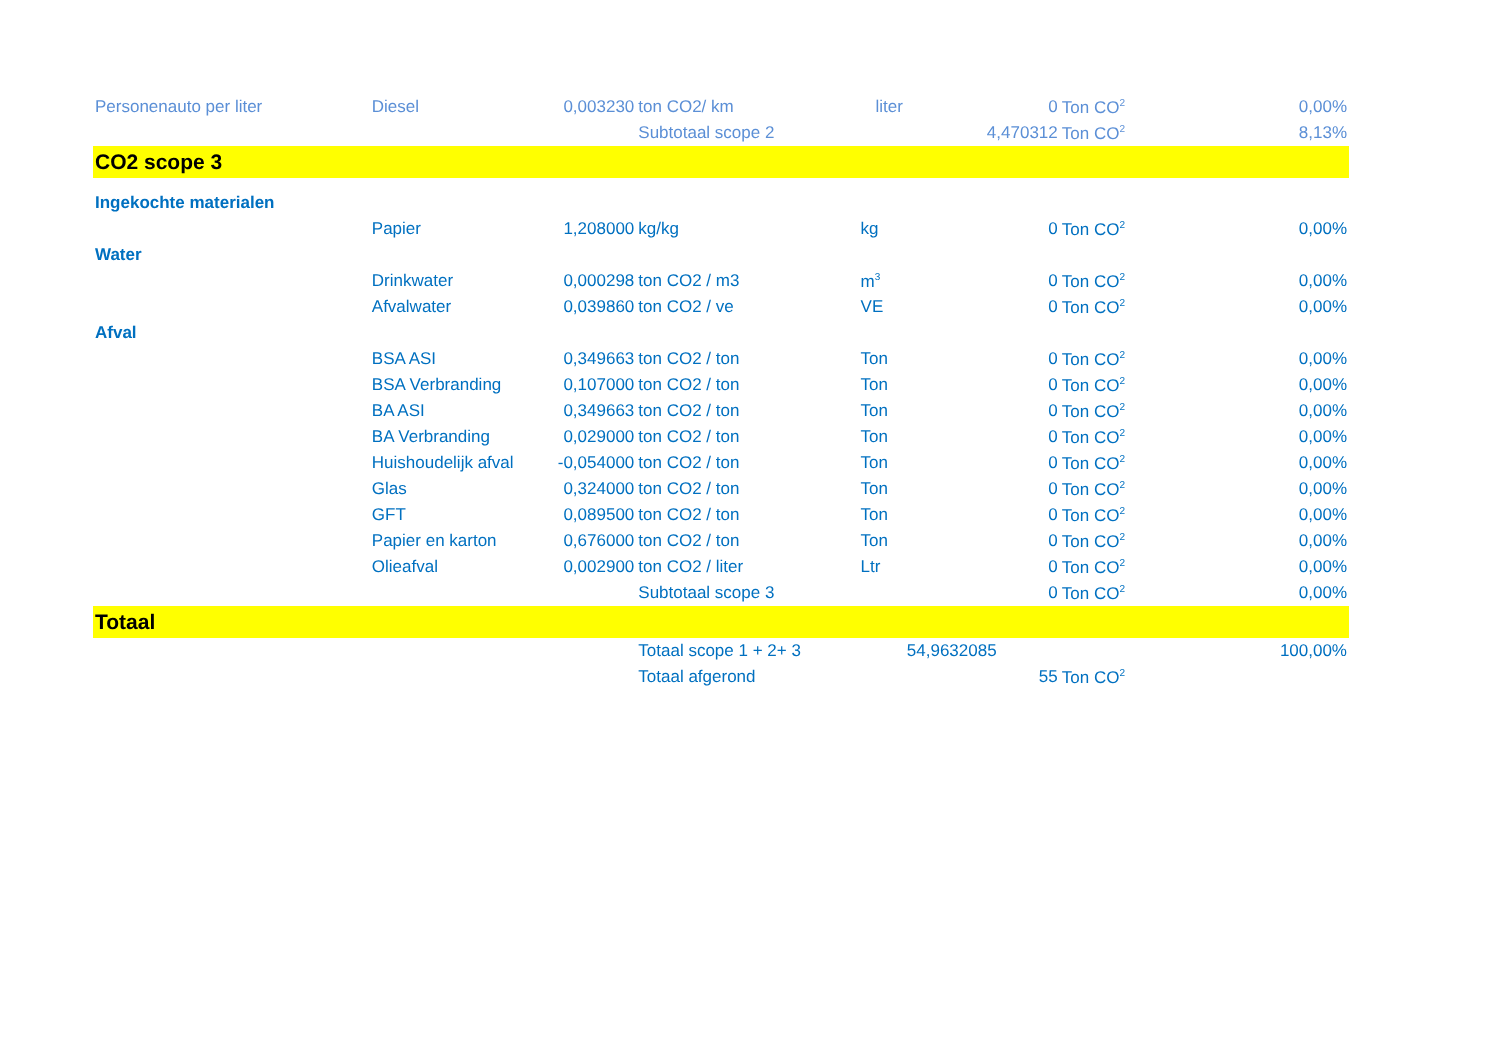| Personenauto per liter | Diesel | 0,003230 | ton CO2/ km | liter | 0 | Ton CO<sup>2</sup> | 0,00% |
| | | | Subtotaal scope 2 | | 4,470312 | Ton CO<sup>2</sup> | 8,13% |
| CO2 scope 3 | | | | | | | |
| Ingekochte materialen | | | | | | | |
| | Papier | 1,208000 | kg/kg | kg | 0 | Ton CO<sup>2</sup> | 0,00% |
| Water | | | | | | | |
| | Drinkwater | 0,000298 | ton CO2 / m3 | m<sup>3</sup> | 0 | Ton CO<sup>2</sup> | 0,00% |
| | Afvalwater | 0,039860 | ton CO2 / ve | VE | 0 | Ton CO<sup>2</sup> | 0,00% |
| Afval | | | | | | | |
| | BSA ASI | 0,349663 | ton CO2 / ton | Ton | 0 | Ton CO<sup>2</sup> | 0,00% |
| | BSA Verbranding | 0,107000 | ton CO2 / ton | Ton | 0 | Ton CO<sup>2</sup> | 0,00% |
| | BA ASI | 0,349663 | ton CO2 / ton | Ton | 0 | Ton CO<sup>2</sup> | 0,00% |
| | BA Verbranding | 0,029000 | ton CO2 / ton | Ton | 0 | Ton CO<sup>2</sup> | 0,00% |
| | Huishoudelijk afval | -0,054000 | ton CO2 / ton | Ton | 0 | Ton CO<sup>2</sup> | 0,00% |
| | Glas | 0,324000 | ton CO2 / ton | Ton | 0 | Ton CO<sup>2</sup> | 0,00% |
| | GFT | 0,089500 | ton CO2 / ton | Ton | 0 | Ton CO<sup>2</sup> | 0,00% |
| | Papier en karton | 0,676000 | ton CO2 / ton | Ton | 0 | Ton CO<sup>2</sup> | 0,00% |
| | Olieafval | 0,002900 | ton CO2 / liter | Ltr | 0 | Ton CO<sup>2</sup> | 0,00% |
| | | | Subtotaal scope 3 | | 0 | Ton CO<sup>2</sup> | 0,00% |
| Totaal | | | | | | | |
| | | | Totaal scope 1 + 2+ 3 | | 54,9632085 | | 100,00% |
| | | | Totaal afgerond | | 55 | Ton CO<sup>2</sup> | |